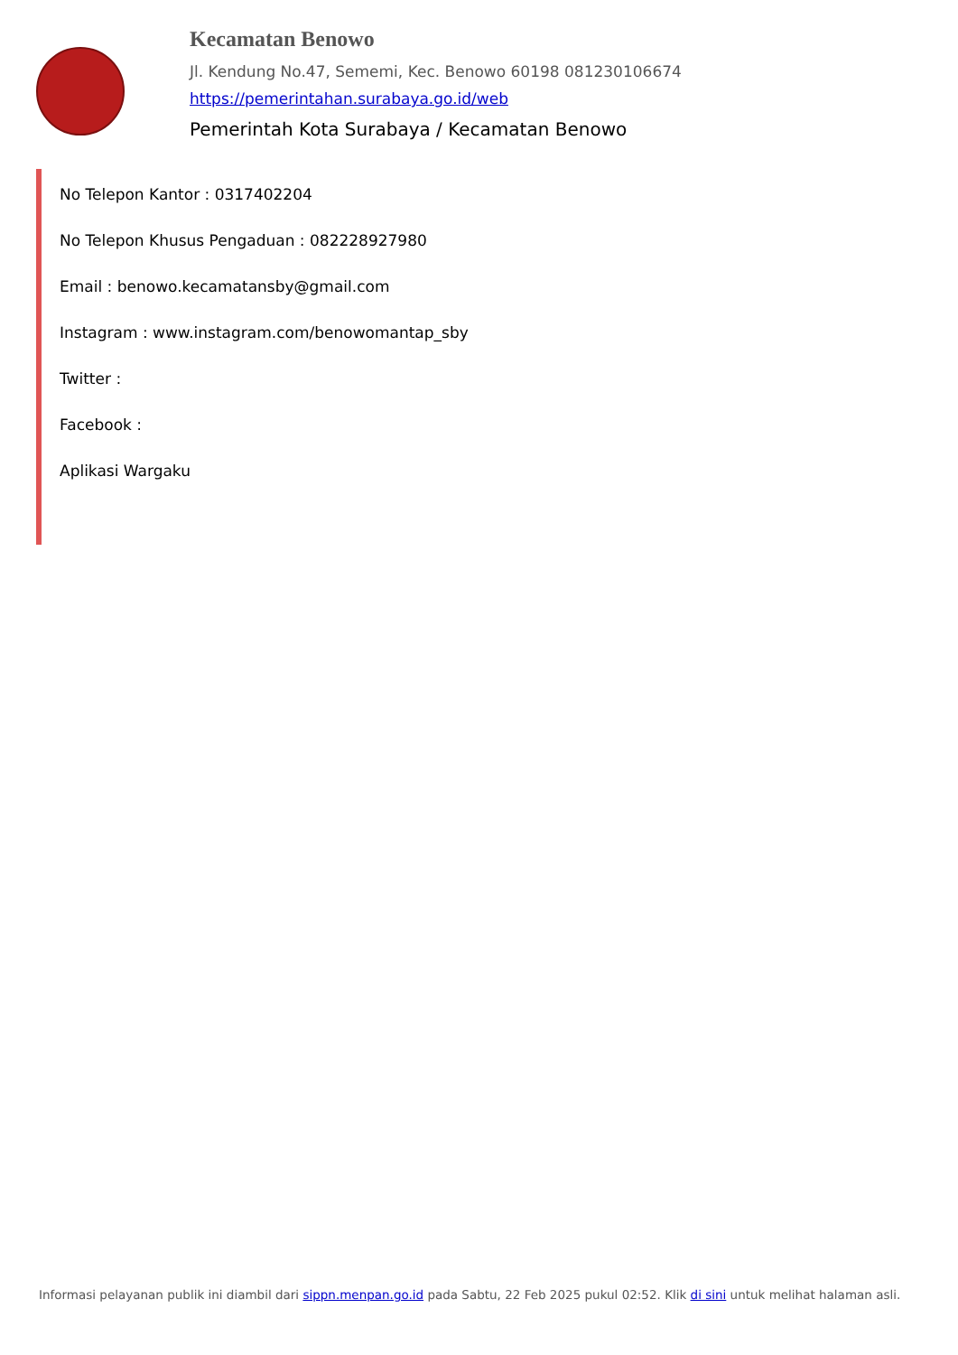Kecamatan Benowo
Jl. Kendung No.47, Sememi, Kec. Benowo 60198 081230106674
https://pemerintahan.surabaya.go.id/web
Pemerintah Kota Surabaya / Kecamatan Benowo
No Telepon Kantor : 0317402204
No Telepon Khusus Pengaduan : 082228927980
Email : benowo.kecamatansby@gmail.com
Instagram : www.instagram.com/benowomantap_sby
Twitter :
Facebook :
Aplikasi Wargaku
Informasi pelayanan publik ini diambil dari sippn.menpan.go.id pada Sabtu, 22 Feb 2025 pukul 02:52. Klik di sini untuk melihat halaman asli.